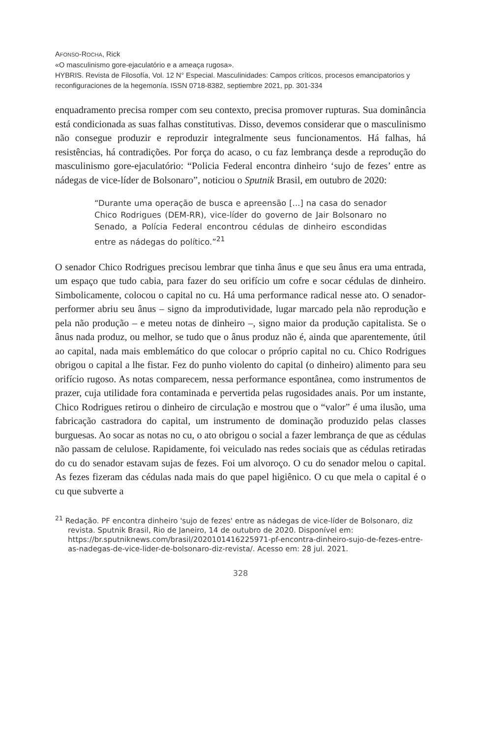AFONSO-ROCHA, Rick
«O masculinismo gore-ejaculatório e a ameaça rugosa».
HYBRIS. Revista de Filosofía, Vol. 12 N° Especial. Masculinidades: Campos críticos, procesos emancipatorios y reconfiguraciones de la hegemonía. ISSN 0718-8382, septiembre 2021, pp. 301-334
enquadramento precisa romper com seu contexto, precisa promover rupturas. Sua dominância está condicionada as suas falhas constitutivas. Disso, devemos considerar que o masculinismo não consegue produzir e reproduzir integralmente seus funcionamentos. Há falhas, há resistências, há contradições. Por força do acaso, o cu faz lembrança desde a reprodução do masculinismo gore-ejaculatório: “Policia Federal encontra dinheiro ‘sujo de fezes’ entre as nádegas de vice-líder de Bolsonaro”, noticiou o Sputnik Brasil, em outubro de 2020:
“Durante uma operação de busca e apreensão [...] na casa do senador Chico Rodrigues (DEM-RR), vice-líder do governo de Jair Bolsonaro no Senado, a Polícia Federal encontrou cédulas de dinheiro escondidas entre as nádegas do político.”<sup>21</sup>
O senador Chico Rodrigues precisou lembrar que tinha ânus e que seu ânus era uma entrada, um espaço que tudo cabia, para fazer do seu orifício um cofre e socar cédulas de dinheiro. Simbolicamente, colocou o capital no cu. Há uma performance radical nesse ato. O senador-performer abriu seu ânus – signo da improdutividade, lugar marcado pela não reprodução e pela não produção – e meteu notas de dinheiro –, signo maior da produção capitalista. Se o ânus nada produz, ou melhor, se tudo que o ânus produz não é, ainda que aparentemente, útil ao capital, nada mais emblemático do que colocar o próprio capital no cu. Chico Rodrigues obrigou o capital a lhe fistar. Fez do punho violento do capital (o dinheiro) alimento para seu orifício rugoso. As notas comparecem, nessa performance espontânea, como instrumentos de prazer, cuja utilidade fora contaminada e pervertida pelas rugosidades anais. Por um instante, Chico Rodrigues retirou o dinheiro de circulação e mostrou que o “valor” é uma ilusão, uma fabricação castradora do capital, um instrumento de dominação produzido pelas classes burguesas. Ao socar as notas no cu, o ato obrigou o social a fazer lembrança de que as cédulas não passam de celulose. Rapidamente, foi veiculado nas redes sociais que as cédulas retiradas do cu do senador estavam sujas de fezes. Foi um alvoroço. O cu do senador melou o capital. As fezes fizeram das cédulas nada mais do que papel higiênico. O cu que mela o capital é o cu que subverte a
<sup>21</sup> Redação. PF encontra dinheiro 'sujo de fezes' entre as nádegas de vice-líder de Bolsonaro, diz revista. Sputnik Brasil, Rio de Janeiro, 14 de outubro de 2020. Disponível em: https://br.sputniknews.com/brasil/2020101416225971-pf-encontra-dinheiro-sujo-de-fezes-entre-as-nadegas-de-vice-lider-de-bolsonaro-diz-revista/. Acesso em: 28 jul. 2021.
328